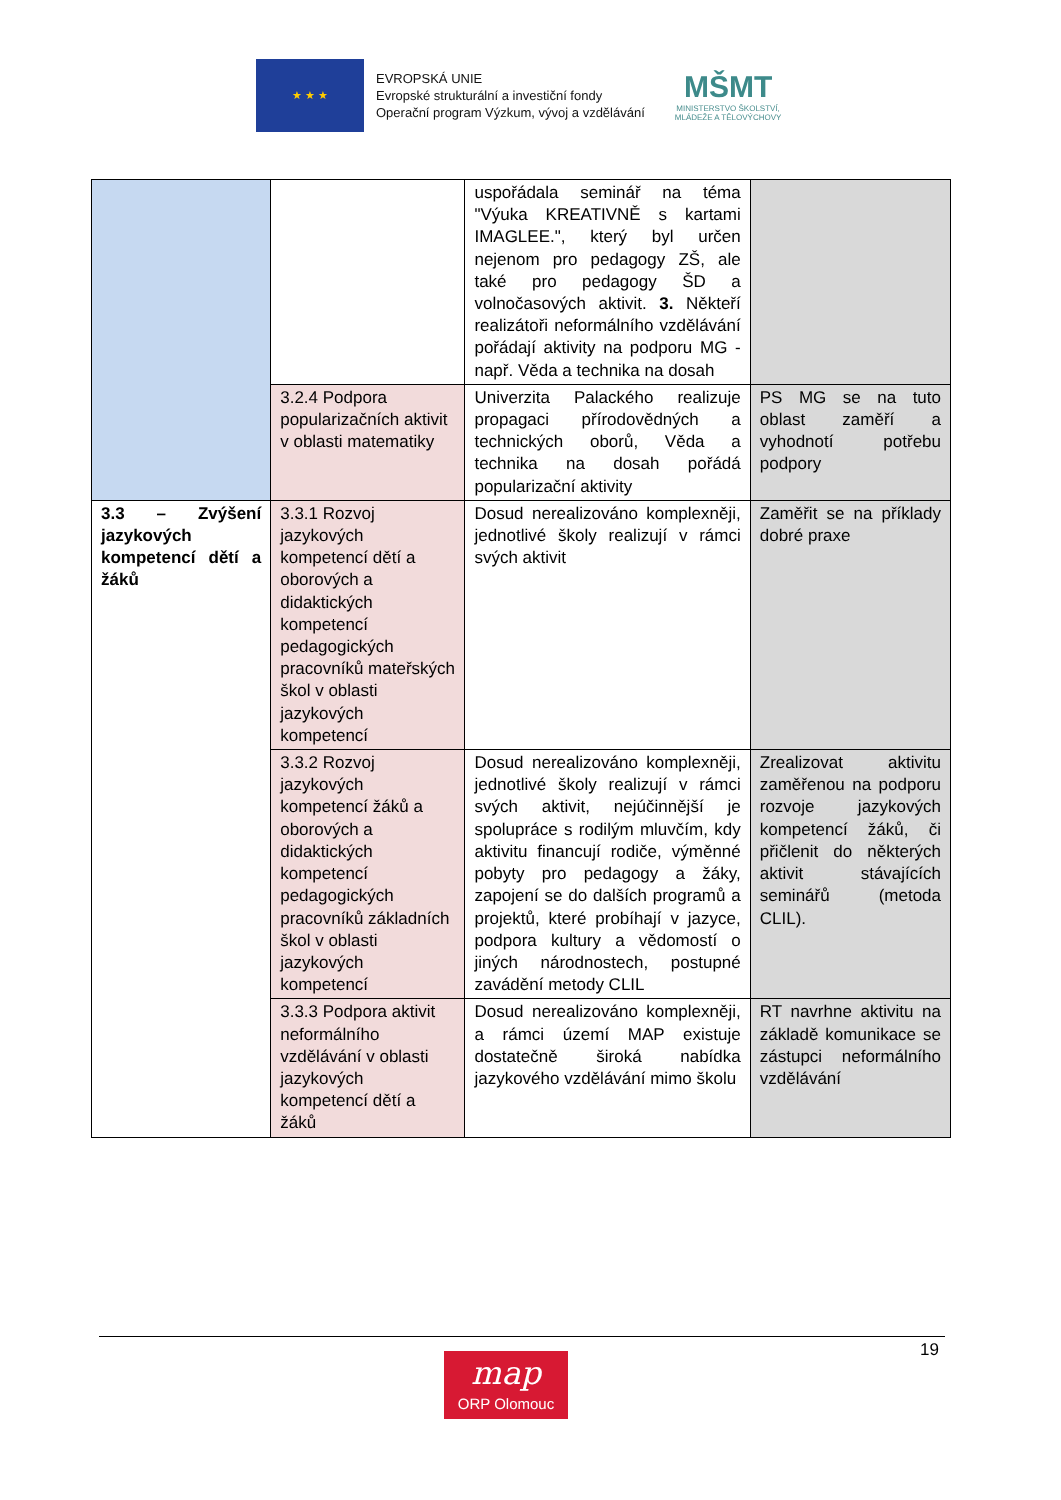★ ★ ★
EVROPSKÁ UNIE
Evropské strukturální a investiční fondy
Operační program Výzkum, vývoj a vzdělávání
MŠMT
MINISTERSTVO ŠKOLSTVÍ,
MLÁDEŽE A TĚLOVÝCHOVY
| | | uspořádala seminář na téma "Výuka KREATIVNĚ s kartami IMAGLEE.", který byl určen nejenom pro pedagogy ZŠ, ale také pro pedagogy ŠD a volnočasových aktivit. 3. Někteří realizátoři neformálního vzdělávání pořádají aktivity na podporu MG - např. Věda a technika na dosah | |
| | 3.2.4 Podpora popularizačních aktivit v oblasti matematiky | Univerzita Palackého realizuje propagaci přírodovědných a technických oborů, Věda a technika na dosah pořádá popularizační aktivity | PS MG se na tuto oblast zaměří a vyhodnotí potřebu podpory |
| 3.3 – Zvýšení jazykových kompetencí dětí a žáků | 3.3.1 Rozvoj jazykových kompetencí dětí a oborových a didaktických kompetencí pedagogických pracovníků mateřských škol v oblasti jazykových kompetencí | Dosud nerealizováno komplexněji, jednotlivé školy realizují v rámci svých aktivit | Zaměřit se na příklady dobré praxe |
| | 3.3.2 Rozvoj jazykových kompetencí žáků a oborových a didaktických kompetencí pedagogických pracovníků základních škol v oblasti jazykových kompetencí | Dosud nerealizováno komplexněji, jednotlivé školy realizují v rámci svých aktivit, nejúčinnější je spolupráce s rodilým mluvčím, kdy aktivitu financují rodiče, výměnné pobyty pro pedagogy a žáky, zapojení se do dalších programů a projektů, které probíhají v jazyce, podpora kultury a vědomostí o jiných národnostech, postupné zavádění metody CLIL | Zrealizovat aktivitu zaměřenou na podporu rozvoje jazykových kompetencí žáků, či přičlenit do některých aktivit stávajících seminářů (metoda CLIL). |
| | 3.3.3 Podpora aktivit neformálního vzdělávání v oblasti jazykových kompetencí dětí a žáků | Dosud nerealizováno komplexněji, a rámci území MAP existuje dostatečně široká nabídka jazykového vzdělávání mimo školu | RT navrhne aktivitu na základě komunikace se zástupci neformálního vzdělávání |
19
map
ORP Olomouc